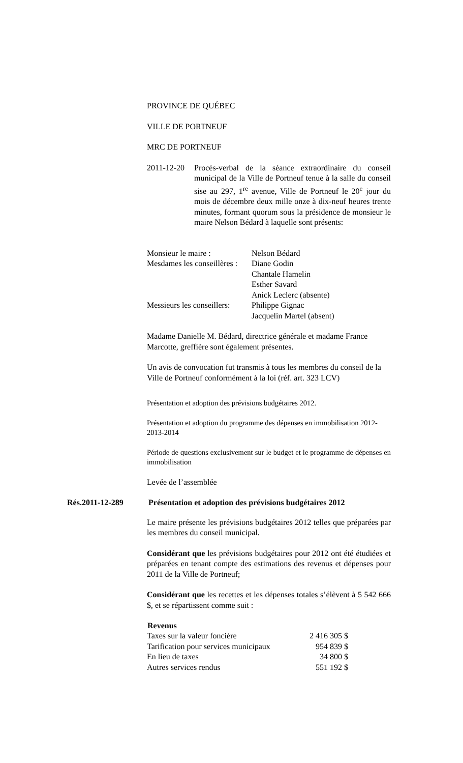PROVINCE DE QUÉBEC
VILLE DE PORTNEUF
MRC DE PORTNEUF
| 2011-12-20 | Procès-verbal de la séance extraordinaire du conseil municipal de la Ville de Portneuf tenue à la salle du conseil sise au 297, 1<sup>re</sup> avenue, Ville de Portneuf le 20<sup>e</sup> jour du mois de décembre deux mille onze à dix-neuf heures trente minutes, formant quorum sous la présidence de monsieur le maire Nelson Bédard à laquelle sont présents: |
| Monsieur le maire : | Nelson Bédard |
| Mesdames les conseillères : | Diane Godin |
| | Chantale Hamelin |
| | Esther Savard |
| | Anick Leclerc (absente) |
| Messieurs les conseillers: | Philippe Gignac |
| | Jacquelin Martel (absent) |
Madame Danielle M. Bédard, directrice générale et madame France Marcotte, greffière sont également présentes.
Un avis de convocation fut transmis à tous les membres du conseil de la Ville de Portneuf conformément à la loi (réf. art. 323 LCV)
Présentation et adoption des prévisions budgétaires 2012.
Présentation et adoption du programme des dépenses en immobilisation 2012-2013-2014
Période de questions exclusivement sur le budget et le programme de dépenses en immobilisation
Levée de l’assemblée
Rés.2011-12-289 Présentation et adoption des prévisions budgétaires 2012
Le maire présente les prévisions budgétaires 2012 telles que préparées par les membres du conseil municipal.
Considérant que les prévisions budgétaires pour 2012 ont été étudiées et préparées en tenant compte des estimations des revenus et dépenses pour 2011 de la Ville de Portneuf;
Considérant que les recettes et les dépenses totales s’élèvent à 5 542 666 $, et se répartissent comme suit :
| Revenus | |
| --- | --- |
| Taxes sur la valeur foncière | 2 416 305 $ |
| Tarification pour services municipaux | 954 839 $ |
| En lieu de taxes | 34 800 $ |
| Autres services rendus | 551 192 $ |